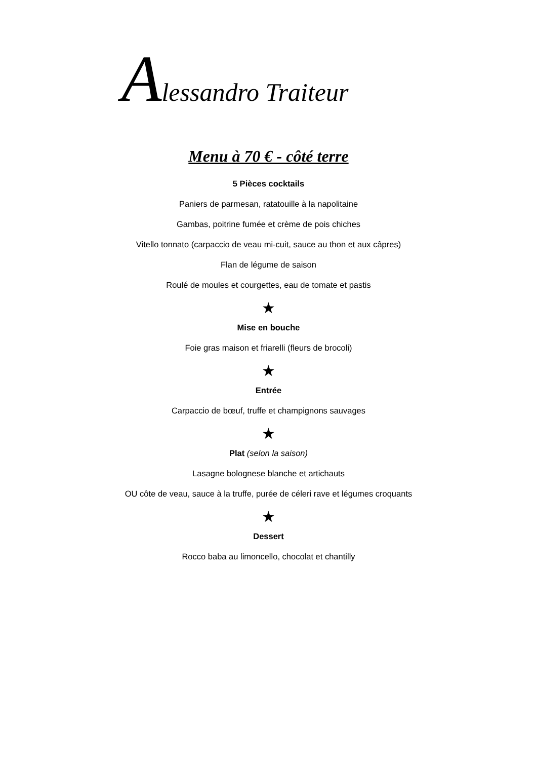Alessandro Traiteur
Menu à 70 € - côté terre
5 Pièces cocktails
Paniers de parmesan, ratatouille à la napolitaine
Gambas, poitrine fumée et crème de pois chiches
Vitello tonnato (carpaccio de veau mi-cuit, sauce au thon et aux câpres)
Flan de légume de saison
Roulé de moules et courgettes, eau de tomate et pastis
★
Mise en bouche
Foie gras maison et friarelli (fleurs de brocoli)
★
Entrée
Carpaccio de bœuf, truffe et champignons sauvages
★
Plat (selon la saison)
Lasagne bolognese blanche et artichauts
OU côte de veau, sauce à la truffe, purée de céleri rave et légumes croquants
★
Dessert
Rocco baba au limoncello, chocolat et chantilly